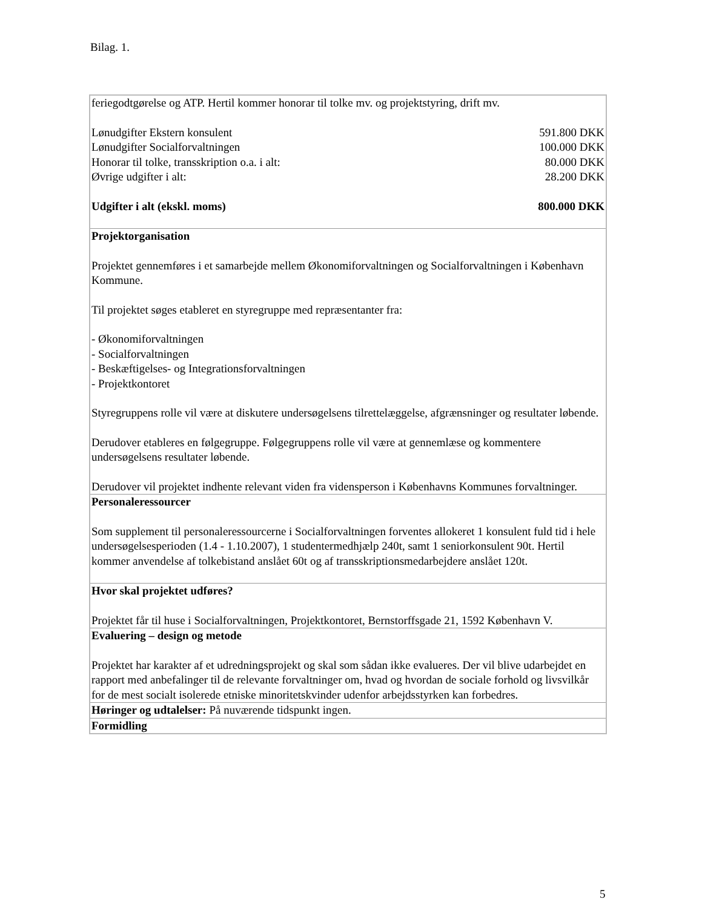Bilag. 1.
| feriegodtgørelse og ATP. Hertil kommer honorar til tolke mv. og projektstyring, drift mv. / Lønudgifter Ekstern konsulent / 591.800 DKK / / Lønudgifter Socialforvaltningen / 100.000 DKK / / Honorar til tolke, transskription o.a. i alt: / 80.000 DKK / / Øvrige udgifter i alt: / 28.200 DKK / / Udgifter i alt (ekskl. moms) / 800.000 DKK / |
| Projektorganisation Projektet gennemføres i et samarbejde mellem Økonomiforvaltningen og Socialforvaltningen i København Kommune. Til projektet søges etableret en styregruppe med repræsentanter fra: - Økonomiforvaltningen - Socialforvaltningen - Beskæftigelses- og Integrationsforvaltningen - Projektkontoret Styregruppens rolle vil være at diskutere undersøgelsens tilrettelæggelse, afgrænsninger og resultater løbende. Derudover etableres en følgegruppe. Følgegruppens rolle vil være at gennemlæse og kommentere undersøgelsens resultater løbende. Derudover vil projektet indhente relevant viden fra vidensperson i Københavns Kommunes forvaltninger. |
| Personaleressourcer Som supplement til personaleressourcerne i Socialforvaltningen forventes allokeret 1 konsulent fuld tid i hele undersøgelsesperioden (1.4 - 1.10.2007), 1 studentermedhjælp 240t, samt 1 seniorkonsulent 90t. Hertil kommer anvendelse af tolkebistand anslået 60t og af transskriptionsmedarbejdere anslået 120t. |
| Hvor skal projektet udføres? Projektet får til huse i Socialforvaltningen, Projektkontoret, Bernstorffsgade 21, 1592 København V. |
| Evaluering – design og metode Projektet har karakter af et udredningsprojekt og skal som sådan ikke evalueres. Der vil blive udarbejdet en rapport med anbefalinger til de relevante forvaltninger om, hvad og hvordan de sociale forhold og livsvilkår for de mest socialt isolerede etniske minoritetskvinder udenfor arbejdsstyrken kan forbedres. |
| Høringer og udtalelser: På nuværende tidspunkt ingen. |
| Formidling |
5